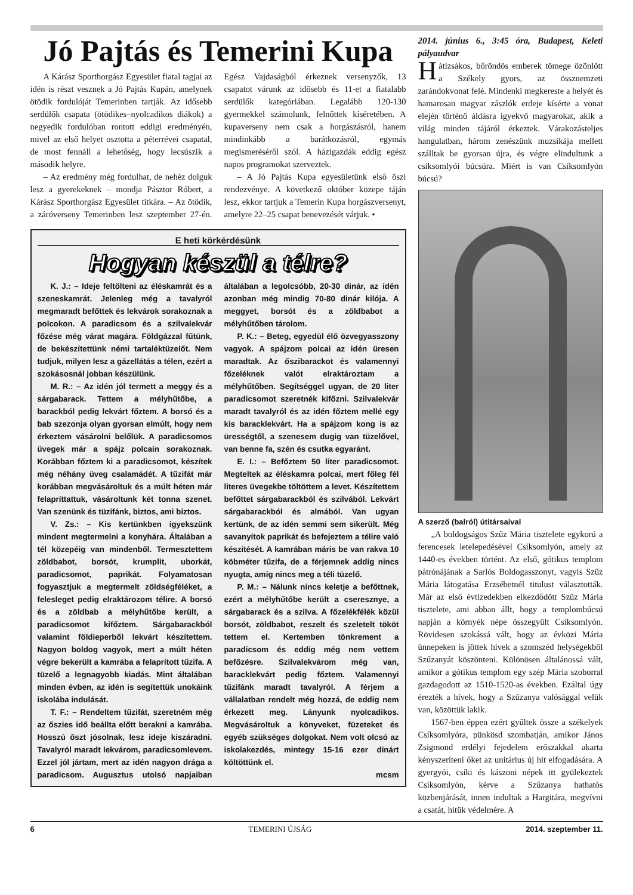Jó Pajtás és Temerini Kupa
A Kárász Sporthorgász Egyesület fiatal tagjai az idén is részt vesznek a Jó Pajtás Kupán, amelynek ötödik fordulóját Temerinben tartják. Az idősebb serdülők csapata (ötödikes–nyolcadikos diákok) a negyedik fordulóban rontott eddigi eredményén, mivel az első helyet osztotta a péterrévei csapatal, de most fennáll a lehetőség, hogy lecsúszik a második helyre.
– Az eredmény még fordulhat, de nehéz dolguk lesz a gyerekeknek – mondja Pásztor Róbert, a Kárász Sporthorgász Egyesület titkára. – Az ötödik, a záróverseny Temerinben lesz szeptember 27-én. Egész Vajdaságból érkeznek versenyzők, 13 csapatot várunk az idősebb és 11-et a fiatalabb serdülők kategóriában. Legalább 120-130 gyermekkel számolunk, felnőttek kíséretében. A kupaverseny nem csak a horgászásról, hanem mindinkább a barátkozásról, egymás megismeréséről szól. A házigazdák eddig egész napos programokat szerveztek.
– A Jó Pajtás Kupa egyesületünk első őszi rendezvénye. A következő október közepe táján lesz, ekkor tartjuk a Temerin Kupa horgászversenyt, amelyre 22–25 csapat benevezését várjuk. •
E heti körkérdésünk
Hogyan készül a télre?
K. J.: – Ideje feltölteni az éléskamrát és a szeneskamrát. Jelenleg még a tavalyról megmaradt befőttek és lekvárok sorakoznak a polcokon. A paradicsom és a szilvalekvár főzése még várat magára. Földgázzal fűtünk, de bekészítettünk némi tartaléktüzelőt. Nem tudjuk, milyen lesz a gázellátás a télen, ezért a szokásosnál jobban készülünk.
M. R.: – Az idén jól termett a meggy és a sárgabarack. Tettem a mélyhűtőbe, a barackból pedig lekvárt főztem. A borsó és a bab szezonja olyan gyorsan elmúlt, hogy nem érkeztem vásárolni belőlük. A paradicsomos üvegek már a spájz polcain sorakoznak. Korábban főztem ki a paradicsomot, készítek még néhány üveg csalamádét. A tűzifát már korábban megvásároltuk és a múlt héten már felapríttattuk, vásároltunk két tonna szenet. Van szenünk és tüzifánk, biztos, ami biztos.
V. Zs.: – Kis kertünkben igyekszünk mindent megtermelni a konyhára. Általában a tél közepéig van mindenből. Termesztettem zöldbabot, borsót, krumplit, uborkát, paradicsomot, paprikát. Folyamatosan fogyasztjuk a megtermelt zöldségféléket, a felesleget pedig elraktározom télire. A borsó és a zöldbab a mélyhűtőbe került, a paradicsomot kifőztem. Sárgabarackból valamint földieperből lekvárt készítettem. Nagyon boldog vagyok, mert a múlt héten végre bekerült a kamrába a felaprított tűzifa. A tüzelő a legnagyobb kiadás. Mint általában minden évben, az idén is segítettük unokáink iskolába indulását.
T. F.: – Rendeltem tűzifát, szeretném még az őszies idő beállta előtt berakni a kamrába. Hosszú őszt jósolnak, lesz ideje kiszáradni. Tavalyról maradt lekvárom, paradicsomlevem. Ezzel jól jártam, mert az idén nagyon drága a paradicsom. Augusztus utolsó napjaiban általában a legolcsóbb, 20-30 dinár, az idén azonban még mindig 70-80 dinár kilója. A meggyet, borsót és a zöldbabot a mélyhűtőben tárolom.
P. K.: – Beteg, egyedül élő özvegyasszony vagyok. A spájzom polcai az idén üresen maradtak. Az őszibarackot és valamennyi főzeléknek valót elraktároztam a mélyhűtőben. Segítséggel ugyan, de 20 liter paradicsomot szeretnék kifőzni. Szilvalekvár maradt tavalyról és az idén főztem mellé egy kis baracklekvárt. Ha a spájzom kong is az ürességtől, a szenesem dugig van tüzelővel, van benne fa, szén és csutka egyaránt.
E. I.: – Befőztem 50 liter paradicsomot. Megteltek az éléskamra polcai, mert főleg fél literes üvegekbe töltöttem a levet. Készítettem befőttet sárgabarackból és szilvából. Lekvárt sárgabarackból és almából. Van ugyan kertünk, de az idén semmi sem sikerült. Még savanyítok paprikát és befejeztem a télire való készítését. A kamrában máris be van rakva 10 köbméter tűzifa, de a férjemnek addig nincs nyugta, amíg nincs meg a téli tüzelő.
P. M.: – Nálunk nincs keletje a befőttnek, ezért a mélyhűtőbe került a cseresznye, a sárgabarack és a szilva. A főzelékfélék közül borsót, zöldbabot, reszelt és szeletelt tököt tettem el. Kertemben tönkrement a paradicsom és eddig még nem vettem befőzésre. Szilvalekvárom még van, baracklekvárt pedig főztem. Valamennyi tűzifánk maradt tavalyról. A férjem a vállalatban rendelt még hozzá, de eddig nem érkezett meg. Lányunk nyolcadikos. Megvásároltuk a könyveket, füzeteket és egyéb szükséges dolgokat. Nem volt olcsó az iskolakezdés, mintegy 15-16 ezer dinárt költöttünk el.
mcsm
2014. június 6., 3:45 óra, Budapest, Keleti pályaudvar
Hátizsákos, bőröndös emberek tömege özönlött a Székely gyors, az össznemzeti zarándokvonat felé. Mindenki megkereste a helyét és hamarosan magyar zászlók erdeje kísérte a vonat elején történő áldásra igyekvő magyarokat, akik a világ minden tájáról érkeztek. Várakozásteljes hangulatban, három zenészünk muzsikája mellett szálltak be gyorsan újra, és végre elindultunk a csíksomlyói búcsúra. Miért is van Csíksomlyón búcsú?
A szerző (balról) útitársaival
„A boldogságos Szűz Mária tisztelete egykorú a ferencesek letelepedésével Csíksomlyón, amely az 1440-es években történt. Az első, gótikus templom pátrónájának a Sarlós Boldogasszonyt, vagyis Szűz Mária látogatása Erzsébetnél titulust választották. Már az első évtizedekben elkezdődött Szűz Mária tisztelete, ami abban állt, hogy a templombúcsú napján a környék népe összegyűlt Csíksomlyón. Rövidesen szokássá vált, hogy az évközi Mária ünnepeken is jöttek hívek a szomszéd helységekből Szűzanyát köszönteni. Különösen általánossá vált, amikor a gótikus templom egy szép Mária szoborral gazdagodott az 1510-1520-as években. Ezáltal úgy érezték a hívek, hogy a Szűzanya valósággal velük van, közöttük lakik.
1567-ben éppen ezért gyűltek össze a székelyek Csíksomlyóra, pünkösd szombatján, amikor János Zsigmond erdélyi fejedelem erőszakkal akarta kényszeríteni őket az unitárius új hit elfogadására. A gyergyói, csíki és kászoni népek itt gyülekeztek Csíksomlyón, kérve a Szűzanya hathatós közbenjárását, innen indultak a Hargitára, megvívni a csatát, hitük védelmére. A
6 TEMERINI ÚJSÁG 2014. szeptember 11.